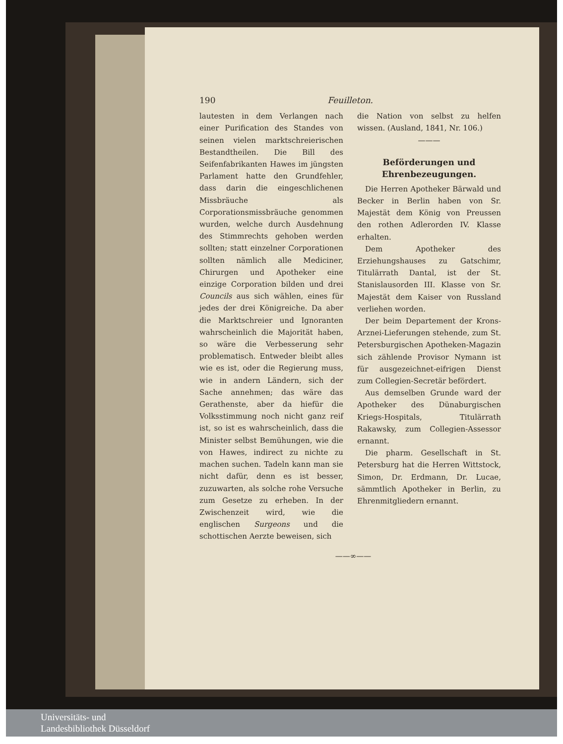190 Feuilleton.
lautesten in dem Verlangen nach einer Purification des Standes von seinen vielen marktschreierischen Bestandtheilen. Die Bill des Seifenfabrikanten Hawes im jüngsten Parlament hatte den Grundfehler, dass darin die eingeschlichenen Missbräuche als Corporationsmissbräuche genommen wurden, welche durch Ausdehnung des Stimmrechts gehoben werden sollten; statt einzelner Corporationen sollten nämlich alle Mediciner, Chirurgen und Apotheker eine einzige Corporation bilden und drei Councils aus sich wählen, eines für jedes der drei Königreiche. Da aber die Marktschreier und Ignoranten wahrscheinlich die Majorität haben, so wäre die Verbesserung sehr problematisch. Entweder bleibt alles wie es ist, oder die Regierung muss, wie in andern Ländern, sich der Sache annehmen; das wäre das Gerathenste, aber da hiefür die Volksstimmung noch nicht ganz reif ist, so ist es wahrscheinlich, dass die Minister selbst Bemühungen, wie die von Hawes, indirect zu nichte zu machen suchen. Tadeln kann man sie nicht dafür, denn es ist besser, zuzuwarten, als solche rohe Versuche zum Gesetze zu erheben. In der Zwischenzeit wird, wie die englischen Surgeons und die schottischen Aerzte beweisen, sich
die Nation von selbst zu helfen wissen. (Ausland, 1841, Nr. 106.)
———
Beförderungen und Ehrenbezeugungen.
Die Herren Apotheker Bärwald und Becker in Berlin haben von Sr. Majestät dem König von Preussen den rothen Adlerorden IV. Klasse erhalten.
Dem Apotheker des Erziehungshauses zu Gatschimr, Titulärrath Dantal, ist der St. Stanislausorden III. Klasse von Sr. Majestät dem Kaiser von Russland verliehen worden.
Der beim Departement der Krons-Arznei-Lieferungen stehende, zum St. Petersburgischen Apotheken-Magazin sich zählende Provisor Nymann ist für ausgezeichnet-eifrigen Dienst zum Collegien-Secretär befördert.
Aus demselben Grunde ward der Apotheker des Dünaburgischen Kriegs-Hospitals, Titulärrath Rakawsky, zum Collegien-Assessor ernannt.
Die pharm. Gesellschaft in St. Petersburg hat die Herren Wittstock, Simon, Dr. Erdmann, Dr. Lucae, sämmtlich Apotheker in Berlin, zu Ehrenmitgliedern ernannt.
——∞——
Universitäts- und
Landesbibliothek Düsseldorf